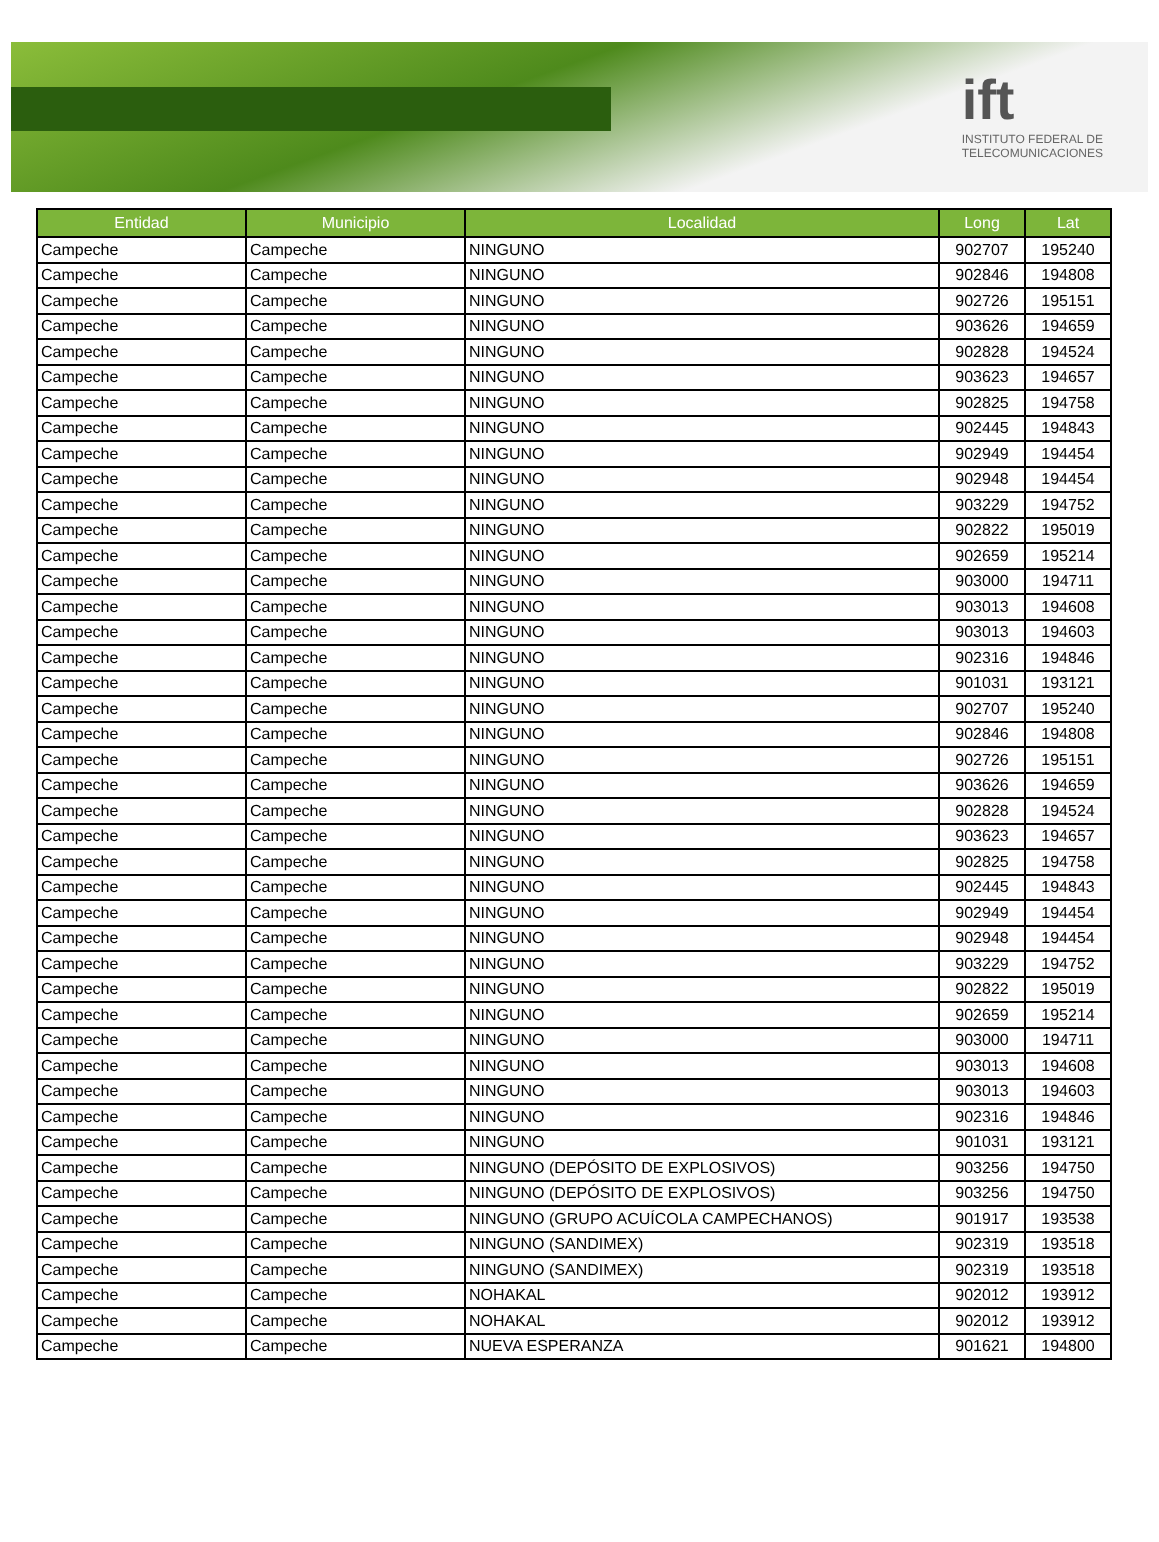ift
INSTITUTO FEDERAL DE
TELECOMUNICACIONES
| Entidad | Municipio | Localidad | Long | Lat |
| --- | --- | --- | --- | --- |
| Campeche | Campeche | NINGUNO | 902707 | 195240 |
| Campeche | Campeche | NINGUNO | 902846 | 194808 |
| Campeche | Campeche | NINGUNO | 902726 | 195151 |
| Campeche | Campeche | NINGUNO | 903626 | 194659 |
| Campeche | Campeche | NINGUNO | 902828 | 194524 |
| Campeche | Campeche | NINGUNO | 903623 | 194657 |
| Campeche | Campeche | NINGUNO | 902825 | 194758 |
| Campeche | Campeche | NINGUNO | 902445 | 194843 |
| Campeche | Campeche | NINGUNO | 902949 | 194454 |
| Campeche | Campeche | NINGUNO | 902948 | 194454 |
| Campeche | Campeche | NINGUNO | 903229 | 194752 |
| Campeche | Campeche | NINGUNO | 902822 | 195019 |
| Campeche | Campeche | NINGUNO | 902659 | 195214 |
| Campeche | Campeche | NINGUNO | 903000 | 194711 |
| Campeche | Campeche | NINGUNO | 903013 | 194608 |
| Campeche | Campeche | NINGUNO | 903013 | 194603 |
| Campeche | Campeche | NINGUNO | 902316 | 194846 |
| Campeche | Campeche | NINGUNO | 901031 | 193121 |
| Campeche | Campeche | NINGUNO | 902707 | 195240 |
| Campeche | Campeche | NINGUNO | 902846 | 194808 |
| Campeche | Campeche | NINGUNO | 902726 | 195151 |
| Campeche | Campeche | NINGUNO | 903626 | 194659 |
| Campeche | Campeche | NINGUNO | 902828 | 194524 |
| Campeche | Campeche | NINGUNO | 903623 | 194657 |
| Campeche | Campeche | NINGUNO | 902825 | 194758 |
| Campeche | Campeche | NINGUNO | 902445 | 194843 |
| Campeche | Campeche | NINGUNO | 902949 | 194454 |
| Campeche | Campeche | NINGUNO | 902948 | 194454 |
| Campeche | Campeche | NINGUNO | 903229 | 194752 |
| Campeche | Campeche | NINGUNO | 902822 | 195019 |
| Campeche | Campeche | NINGUNO | 902659 | 195214 |
| Campeche | Campeche | NINGUNO | 903000 | 194711 |
| Campeche | Campeche | NINGUNO | 903013 | 194608 |
| Campeche | Campeche | NINGUNO | 903013 | 194603 |
| Campeche | Campeche | NINGUNO | 902316 | 194846 |
| Campeche | Campeche | NINGUNO | 901031 | 193121 |
| Campeche | Campeche | NINGUNO (DEPÓSITO DE EXPLOSIVOS) | 903256 | 194750 |
| Campeche | Campeche | NINGUNO (DEPÓSITO DE EXPLOSIVOS) | 903256 | 194750 |
| Campeche | Campeche | NINGUNO (GRUPO ACUÍCOLA CAMPECHANOS) | 901917 | 193538 |
| Campeche | Campeche | NINGUNO (SANDIMEX) | 902319 | 193518 |
| Campeche | Campeche | NINGUNO (SANDIMEX) | 902319 | 193518 |
| Campeche | Campeche | NOHAKAL | 902012 | 193912 |
| Campeche | Campeche | NOHAKAL | 902012 | 193912 |
| Campeche | Campeche | NUEVA ESPERANZA | 901621 | 194800 |